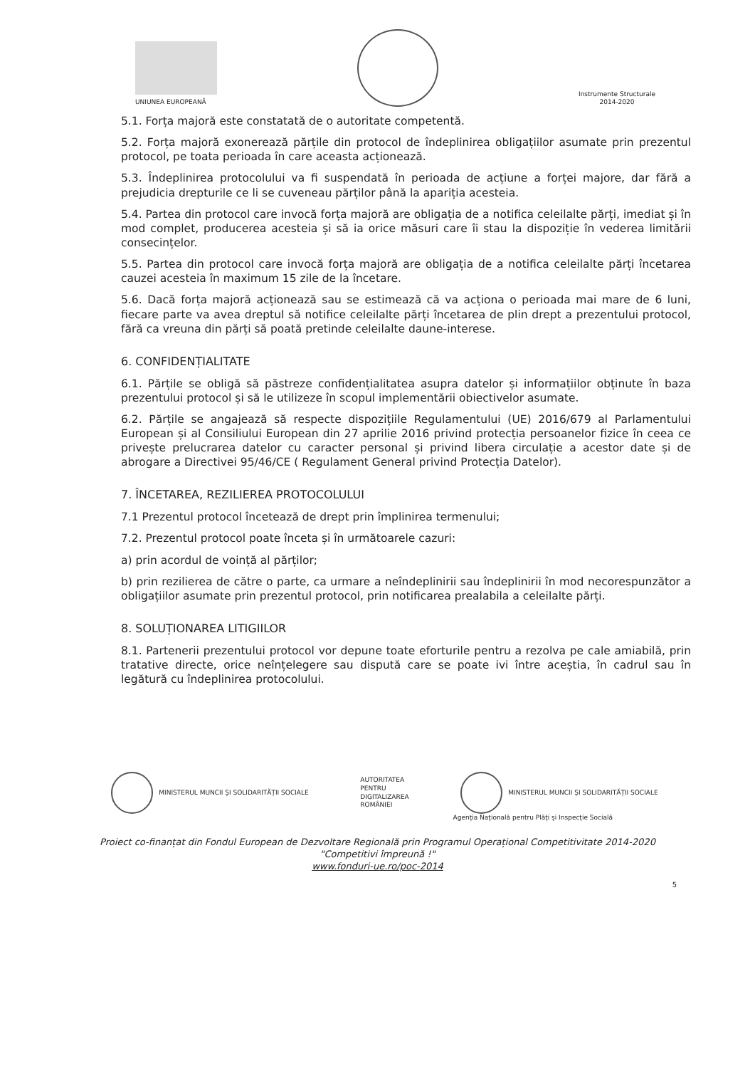UNIUNEA EUROPEANĂ
Instrumente Structurale
2014-2020
5.1. Forța majoră este constatată de o autoritate competentă.
5.2. Forța majoră exonerează părțile din protocol de îndeplinirea obligațiilor asumate prin prezentul protocol, pe toata perioada în care aceasta acționează.
5.3. Îndeplinirea protocolului va fi suspendată în perioada de acțiune a forței majore, dar fără a prejudicia drepturile ce li se cuveneau părților până la apariția acesteia.
5.4. Partea din protocol care invocă forța majoră are obligația de a notifica celeilalte părți, imediat și în mod complet, producerea acesteia și să ia orice măsuri care îi stau la dispoziție în vederea limitării consecințelor.
5.5. Partea din protocol care invocă forța majoră are obligația de a notifica celeilalte părți încetarea cauzei acesteia în maximum 15 zile de la încetare.
5.6. Dacă forța majoră acționează sau se estimează că va acționa o perioada mai mare de 6 luni, fiecare parte va avea dreptul să notifice celeilalte părți încetarea de plin drept a prezentului protocol, fără ca vreuna din părți să poată pretinde celeilalte daune-interese.
6. CONFIDENȚIALITATE
6.1. Părțile se obligă să păstreze confidențialitatea asupra datelor și informațiilor obținute în baza prezentului protocol și să le utilizeze în scopul implementării obiectivelor asumate.
6.2. Părțile se angajează să respecte dispozițiile Regulamentului (UE) 2016/679 al Parlamentului European și al Consiliului European din 27 aprilie 2016 privind protecția persoanelor fizice în ceea ce privește prelucrarea datelor cu caracter personal și privind libera circulație a acestor date și de abrogare a Directivei 95/46/CE ( Regulament General privind Protecția Datelor).
7. ÎNCETAREA, REZILIEREA PROTOCOLULUI
7.1 Prezentul protocol încetează de drept prin împlinirea termenului;
7.2. Prezentul protocol poate înceta și în următoarele cazuri:
a) prin acordul de voință al părților;
b) prin rezilierea de către o parte, ca urmare a neîndeplinirii sau îndeplinirii în mod necorespunzător a obligațiilor asumate prin prezentul protocol, prin notificarea prealabila a celeilalte părți.
8. SOLUȚIONAREA LITIGIILOR
8.1. Partenerii prezentului protocol vor depune toate eforturile pentru a rezolva pe cale amiabilă, prin tratative directe, orice neînțelegere sau dispută care se poate ivi între aceștia, în cadrul sau în legătură cu îndeplinirea protocolului.
MINISTERUL MUNCII ȘI SOLIDARITĂȚII SOCIALE
AUTORITATEA
PENTRU
DIGITALIZAREA
ROMÂNIEI
MINISTERUL MUNCII ȘI SOLIDARITĂȚII SOCIALE
Agenția Națională pentru Plăți și Inspecție Socială
Proiect co-finanțat din Fondul European de Dezvoltare Regională prin Programul Operațional Competitivitate 2014-2020
"Competitivi împreună !"
www.fonduri-ue.ro/poc-2014
5